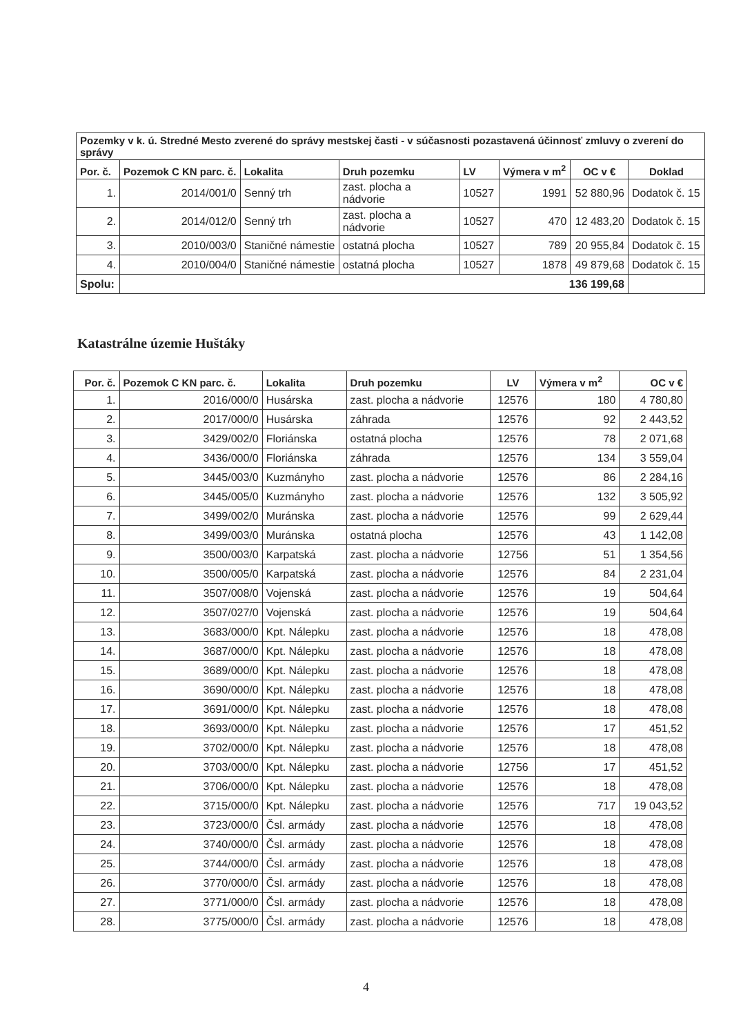| Pozemky v k. ú. Stredné Mesto zverené do správy mestskej časti - v súčasnosti pozastavená účinnosť zmluvy o zverení do správy | | | | | | | |
| --- | --- | --- | --- | --- | --- | --- | --- |
| Por. č. | Pozemok C KN parc. č. | Lokalita | Druh pozemku | LV | Výmera v m<sup>2</sup> | OC v € | Doklad |
| 1. | 2014/001/0 | Senný trh | zast. plocha a nádvorie | 10527 | 1991 | 52 880,96 | Dodatok č. 15 |
| 2. | 2014/012/0 | Senný trh | zast. plocha a nádvorie | 10527 | 470 | 12 483,20 | Dodatok č. 15 |
| 3. | 2010/003/0 | Staničné námestie | ostatná plocha | 10527 | 789 | 20 955,84 | Dodatok č. 15 |
| 4. | 2010/004/0 | Staničné námestie | ostatná plocha | 10527 | 1878 | 49 879,68 | Dodatok č. 15 |
| Spolu: | 136 199,68 | | | | | | |
Katastrálne územie Huštáky
| Por. č. | Pozemok C KN parc. č. | Lokalita | Druh pozemku | LV | Výmera v m<sup>2</sup> | OC v € |
| --- | --- | --- | --- | --- | --- | --- |
| 1. | 2016/000/0 | Husárska | zast. plocha a nádvorie | 12576 | 180 | 4 780,80 |
| 2. | 2017/000/0 | Husárska | záhrada | 12576 | 92 | 2 443,52 |
| 3. | 3429/002/0 | Floriánska | ostatná plocha | 12576 | 78 | 2 071,68 |
| 4. | 3436/000/0 | Floriánska | záhrada | 12576 | 134 | 3 559,04 |
| 5. | 3445/003/0 | Kuzmányho | zast. plocha a nádvorie | 12576 | 86 | 2 284,16 |
| 6. | 3445/005/0 | Kuzmányho | zast. plocha a nádvorie | 12576 | 132 | 3 505,92 |
| 7. | 3499/002/0 | Muránska | zast. plocha a nádvorie | 12576 | 99 | 2 629,44 |
| 8. | 3499/003/0 | Muránska | ostatná plocha | 12576 | 43 | 1 142,08 |
| 9. | 3500/003/0 | Karpatská | zast. plocha a nádvorie | 12756 | 51 | 1 354,56 |
| 10. | 3500/005/0 | Karpatská | zast. plocha a nádvorie | 12576 | 84 | 2 231,04 |
| 11. | 3507/008/0 | Vojenská | zast. plocha a nádvorie | 12576 | 19 | 504,64 |
| 12. | 3507/027/0 | Vojenská | zast. plocha a nádvorie | 12576 | 19 | 504,64 |
| 13. | 3683/000/0 | Kpt. Nálepku | zast. plocha a nádvorie | 12576 | 18 | 478,08 |
| 14. | 3687/000/0 | Kpt. Nálepku | zast. plocha a nádvorie | 12576 | 18 | 478,08 |
| 15. | 3689/000/0 | Kpt. Nálepku | zast. plocha a nádvorie | 12576 | 18 | 478,08 |
| 16. | 3690/000/0 | Kpt. Nálepku | zast. plocha a nádvorie | 12576 | 18 | 478,08 |
| 17. | 3691/000/0 | Kpt. Nálepku | zast. plocha a nádvorie | 12576 | 18 | 478,08 |
| 18. | 3693/000/0 | Kpt. Nálepku | zast. plocha a nádvorie | 12576 | 17 | 451,52 |
| 19. | 3702/000/0 | Kpt. Nálepku | zast. plocha a nádvorie | 12576 | 18 | 478,08 |
| 20. | 3703/000/0 | Kpt. Nálepku | zast. plocha a nádvorie | 12756 | 17 | 451,52 |
| 21. | 3706/000/0 | Kpt. Nálepku | zast. plocha a nádvorie | 12576 | 18 | 478,08 |
| 22. | 3715/000/0 | Kpt. Nálepku | zast. plocha a nádvorie | 12576 | 717 | 19 043,52 |
| 23. | 3723/000/0 | Čsl. armády | zast. plocha a nádvorie | 12576 | 18 | 478,08 |
| 24. | 3740/000/0 | Čsl. armády | zast. plocha a nádvorie | 12576 | 18 | 478,08 |
| 25. | 3744/000/0 | Čsl. armády | zast. plocha a nádvorie | 12576 | 18 | 478,08 |
| 26. | 3770/000/0 | Čsl. armády | zast. plocha a nádvorie | 12576 | 18 | 478,08 |
| 27. | 3771/000/0 | Čsl. armády | zast. plocha a nádvorie | 12576 | 18 | 478,08 |
| 28. | 3775/000/0 | Čsl. armády | zast. plocha a nádvorie | 12576 | 18 | 478,08 |
4